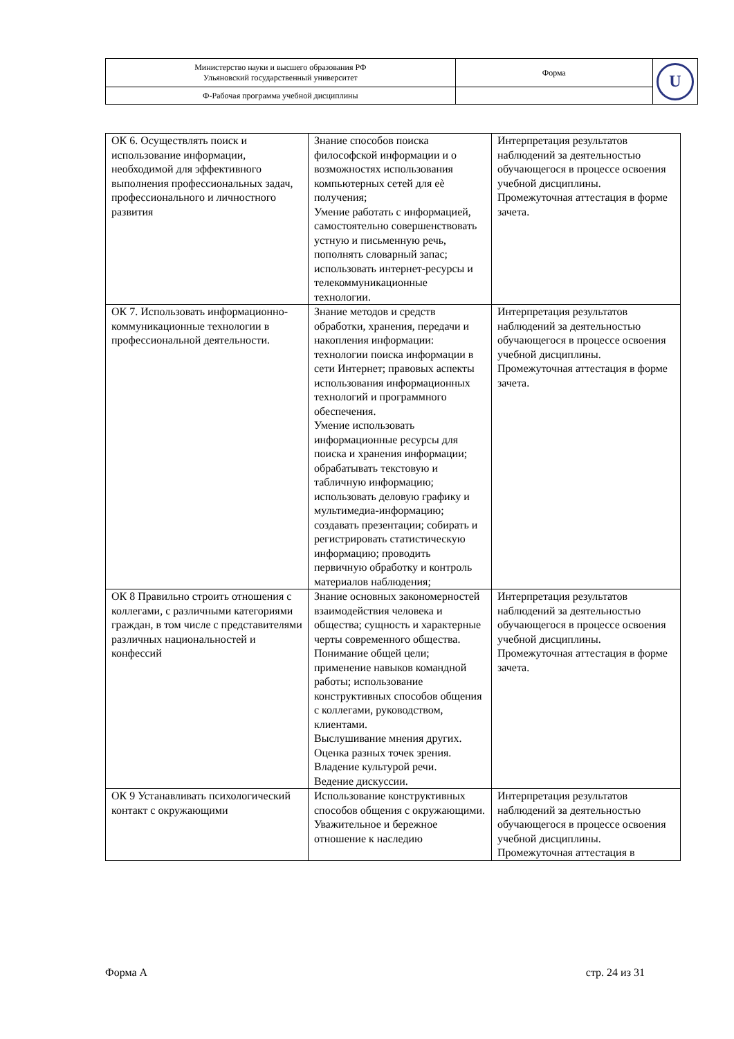| Министерство науки и высшего образования РФ Ульяновский государственный университет | Форма | U |
| Ф-Рабочая программа учебной дисциплины | | |
| ОК 6. Осуществлять поиск и использование информации, необходимой для эффективного выполнения профессиональных задач, профессионального и личностного развития | Знание способов поиска философской информации и о возможностях использования компьютерных сетей для еѐ получения; Умение работать с информацией, самостоятельно совершенствовать устную и письменную речь, пополнять словарный запас; использовать интернет-ресурсы и телекоммуникационные технологии. | Интерпретация результатов наблюдений за деятельностью обучающегося в процессе освоения учебной дисциплины. Промежуточная аттестация в форме зачета. |
| ОК 7. Использовать информационно-коммуникационные технологии в профессиональной деятельности. | Знание методов и средств обработки, хранения, передачи и накопления информации: технологии поиска информации в сети Интернет; правовых аспекты использования информационных технологий и программного обеспечения. Умение использовать информационные ресурсы для поиска и хранения информации; обрабатывать текстовую и табличную информацию; использовать деловую графику и мультимедиа-информацию; создавать презентации; собирать и регистрировать статистическую информацию; проводить первичную обработку и контроль материалов наблюдения; | Интерпретация результатов наблюдений за деятельностью обучающегося в процессе освоения учебной дисциплины. Промежуточная аттестация в форме зачета. |
| ОК 8 Правильно строить отношения с коллегами, с различными категориями граждан, в том числе с представителями различных национальностей и конфессий | Знание основных закономерностей взаимодействия человека и общества; сущность и характерные черты современного общества. Понимание общей цели; применение навыков командной работы; использование конструктивных способов общения с коллегами, руководством, клиентами. Выслушивание мнения других. Оценка разных точек зрения. Владение культурой речи. Ведение дискуссии. | Интерпретация результатов наблюдений за деятельностью обучающегося в процессе освоения учебной дисциплины. Промежуточная аттестация в форме зачета. |
| ОК 9 Устанавливать психологический контакт с окружающими | Использование конструктивных способов общения с окружающими. Уважительное и бережное отношение к наследию | Интерпретация результатов наблюдений за деятельностью обучающегося в процессе освоения учебной дисциплины. Промежуточная аттестация в |
Форма А стр. 24 из 31